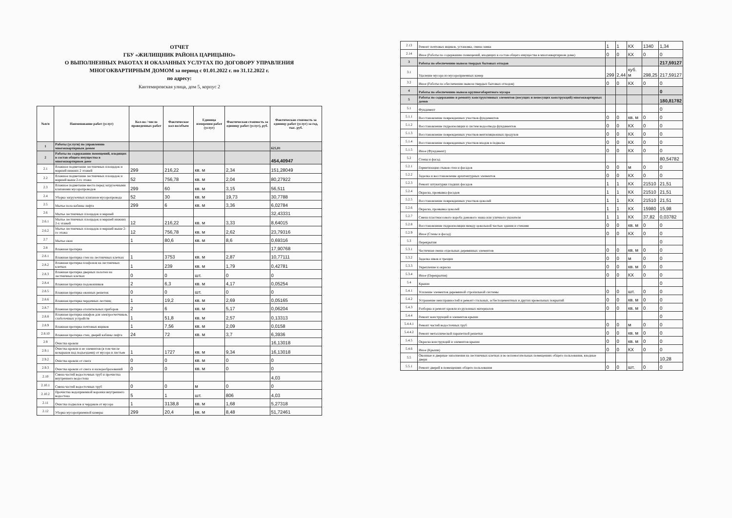ОТЧЕТ
ГБУ «ЖИЛИЩНИК РАЙОНА ЦАРИЦЫНО»
О ВЫПОЛНЕННЫХ РАБОТАХ И ОКАЗАННЫХ УСЛУГАХ ПО ДОГОВОРУ УПРАВЛЕНИЯ
МНОГОКВАРТИРНЫМ ДОМОМ за период с 01.01.2022 г. по 31.12.2022 г.
по адресу:
Кантемировская улица, дом 5, корпус 2
| №п/п | Наименование работ (услуг) | Кол-во / число проведенных работ | Фактическое кол-во/объем | Единица измерения работ (услуг) | Фактическая стоимость за единицу работ (услуг), руб. | Фактическая стоимость за единицу работ (услуг) за год, тыс. руб. |
| --- | --- | --- | --- | --- | --- | --- |
| 1 | Работы (услуги) по управлению многоквартирным домом | | | | | 625,01 |
| 2 | Работы по содержанию помещений, входящих в состав общего имущества в многоквартирном доме | | | | | 454,40947 |
| 2.1 | Влажное подметание лестничных площадок и маршей нижних 2 этажей | 299 | 216,22 | кв. м | 2,34 | 151,28049 |
| 2.2 | Влажное подметание лестничных площадок и маршей выше 2-го этажа | 52 | 756,78 | кв. м | 2,04 | 80,27922 |
| 2.3 | Влажное подметание места перед загрузочными клапанами мусоропроводов | 299 | 60 | кв. м | 3,15 | 56,511 |
| 2.4 | Уборка загрузочных клапанов мусоропровода | 52 | 30 | кв. м | 19,73 | 30,7788 |
| 2.5 | Мытье пола кабины лифта | 299 | 6 | кв. м | 3,36 | 6,02784 |
| 2.6 | Мытье лестничных площадок и маршей | | | | | 32,43331 |
| 2.6.1 | Мытье лестничных площадок и маршей нижних 2-х этажей | 12 | 216,22 | кв. м | 3,33 | 8,64015 |
| 2.6.2 | Мытье лестничных площадок и маршей выше 2-го этажа | 12 | 756,78 | кв. м | 2,62 | 23,79316 |
| 2.7 | Мытье окон | 1 | 80,6 | кв. м | 8,6 | 0,69316 |
| 2.8 | Влажная протирка | | | | | 17,90768 |
| 2.8.1 | Влажная протирка стен на лестничных клетках | 1 | 3753 | кв. м | 2,87 | 10,77111 |
| 2.8.2 | Влажная протирка плафонов на лестничных клетках | 1 | 239 | кв. м | 1,79 | 0,42781 |
| 2.8.3 | Влажная протирка дверных полотен на лестничных клетках | 0 | 0 | шт. | 0 | 0 |
| 2.8.4 | Влажная протирка подоконников | 2 | 6,3 | кв. м | 4,17 | 0,05254 |
| 2.8.5 | Влажная протирка оконных решеток | 0 | 0 | шт. | 0 | 0 |
| 2.8.6 | Влажная протирка чердачных лестниц | 1 | 19,2 | кв. м | 2,69 | 0,05165 |
| 2.8.7 | Влажная протирка отопительных приборов | 2 | 6 | кв. м | 5,17 | 0,06204 |
| 2.8.8 | Влажная протирка шкафов для электросчетчиков, слаботочных устройств | 1 | 51,8 | кв. м | 2,57 | 0,13313 |
| 2.8.9 | Влажная протирка почтовых ящиков | 1 | 7,56 | кв. м | 2,09 | 0,0158 |
| 2.8.10 | Влажная протирка стен, дверей кабины лифта | 24 | 72 | кв. м | 3,7 | 6,3936 |
| 2.9 | Очистка кровли | | | | | 16,13018 |
| 2.9.1 | Очистка кровли и ее элементов (в том числе козырьков над подъездами) от мусора и листьев | 1 | 1727 | кв. м | 9,34 | 16,13018 |
| 2.9.2 | Очистка кровли от снега | 0 | 0 | кв. м | 0 | 0 |
| 2.9.3 | Очистка кровли от снега и наледеобразований | 0 | 0 | кв. м | 0 | 0 |
| 2.10 | Смена частей водосточных труб и прочистка внутреннего водостока | | | | | 4,03 |
| 2.10.1 | Смена частей водосточных труб | 0 | 0 | м | 0 | 0 |
| 2.10.2 | Прочистка водоприемной воронки внутреннего водостока | 5 | 1 | шт. | 806 | 4,03 |
| 2.11 | Очистка подвалов и чердаков от мусора | 1 | 3138,8 | кв. м | 1,68 | 5,27318 |
| 2.12 | Уборка мусороприемной камеры | 299 | 20,4 | кв. м | 8,48 | 51,72461 |
| 2.13 | Ремонт почтовых ящиков, установка, смена замка | 1 | 1 | КХ | 1340 | 1,34 |
| 2.14 | Иное (Работы по содержанию помещений, входящих в состав общего имущества в многоквартирном доме) | 0 | 0 | КХ | 0 | 0 |
| 3 | Работы по обеспечению вывоза твердых бытовых отходов | | | | | 217,59127 |
| 3.1 | Удаление мусора из мусороприемных камер | 299 | 2,44 | куб. м | 298,25 | 217,59127 |
| 3.2 | Иное (Работы по обеспечению вывоза твердых бытовых отходов) | 0 | 0 | КХ | 0 | 0 |
| 4 | Работы по обеспечению вывоза крупногабаритного мусора | | | | | 0 |
| 5 | Работы по содержанию и ремонту конструктивных элементов (несущих и ненесущих конструкций) многоквартирных домов | | | | | 180,81782 |
| 5.1 | Фундамент | | | | | 0 |
| 5.1.1 | Восстановление поврежденных участков фундаментов | 0 | 0 | кв. м | 0 | 0 |
| 5.1.2 | Восстановление гидроизоляции и систем водоотвода фундаментов | 0 | 0 | КХ | 0 | 0 |
| 5.1.3 | Восстановление поврежденных участков вентиляционных продухов | 0 | 0 | КХ | 0 | 0 |
| 5.1.4 | Восстановление поврежденных участков входов в подвалы | 0 | 0 | КХ | 0 | 0 |
| 5.1.5 | Иное (Фундамент) | 0 | 0 | КХ | 0 | 0 |
| 5.2 | Стены и фасад | | | | | 80,54782 |
| 5.2.1 | Герметизация стыков стен и фасадов | 0 | 0 | м | 0 | 0 |
| 5.2.2 | Заделка и восстановление архитектурных элементов | 0 | 0 | КХ | 0 | 0 |
| 5.2.3 | Ремонт штукатурки гладких фасадов | 1 | 1 | КХ | 21510 | 21,51 |
| 5.2.4 | Окраска, промывка фасадов | 1 | 1 | КХ | 21510 | 21,51 |
| 5.2.5 | Восстановление поврежденных участков цоколей | 1 | 1 | КХ | 21510 | 21,51 |
| 5.2.6 | Окраска, промывка цоколей | 1 | 1 | КХ | 15980 | 15,98 |
| 5.2.7 | Смена пластмассового короба домового знака или уличного указателя | 1 | 1 | КХ | 37,82 | 0,03782 |
| 5.2.8 | Восстановление гидроизоляции между цокольной частью здания и стенами | 0 | 0 | кв. м | 0 | 0 |
| 5.2.9 | Иное (Стены и фасад) | 0 | 0 | КХ | 0 | 0 |
| 5.3 | Перекрытия | | | | | 0 |
| 5.3.1 | Частичная смена отдельных деревянных элементов | 0 | 0 | кв. м | 0 | 0 |
| 5.3.2 | Заделка швов и трещин | 0 | 0 | м | 0 | 0 |
| 5.3.3 | Укрепление и окраска | 0 | 0 | кв. м | 0 | 0 |
| 5.3.4 | Иное (Перекрытия) | 0 | 0 | КХ | 0 | 0 |
| 5.4 | Крыши | | | | | 0 |
| 5.4.1 | Усиление элементов деревянной стропильной системы | 0 | 0 | шт. | 0 | 0 |
| 5.4.2 | Устранение неисправностей и ремонт стальных, асбестоцементных и других кровельных покрытий | 0 | 0 | кв. м | 0 | 0 |
| 5.4.3 | Разборка и ремонт кровли из рулонных материалов | 0 | 0 | кв. м | 0 | 0 |
| 5.4.4 | Ремонт конструкций и элементов крыши | | | | | 0 |
| 5.4.4.1 | Ремонт частей водосточных труб | 0 | 0 | м | 0 | 0 |
| 5.4.4.2 | Ремонт металлической парапетной решетки | 0 | 0 | кв. м | 0 | 0 |
| 5.4.5 | Окраска конструкций и элементов крыши | 0 | 0 | кв. м | 0 | 0 |
| 5.4.6 | Иное (Крыши) | 0 | 0 | КХ | 0 | 0 |
| 5.5 | Оконные и дверные заполнения на лестничных клетках и во вспомогательных помещениях общего пользования, входные двери | | | | | 10,28 |
| 5.5.1 | Ремонт дверей в помещениях общего пользования | 0 | 0 | шт. | 0 | 0 |